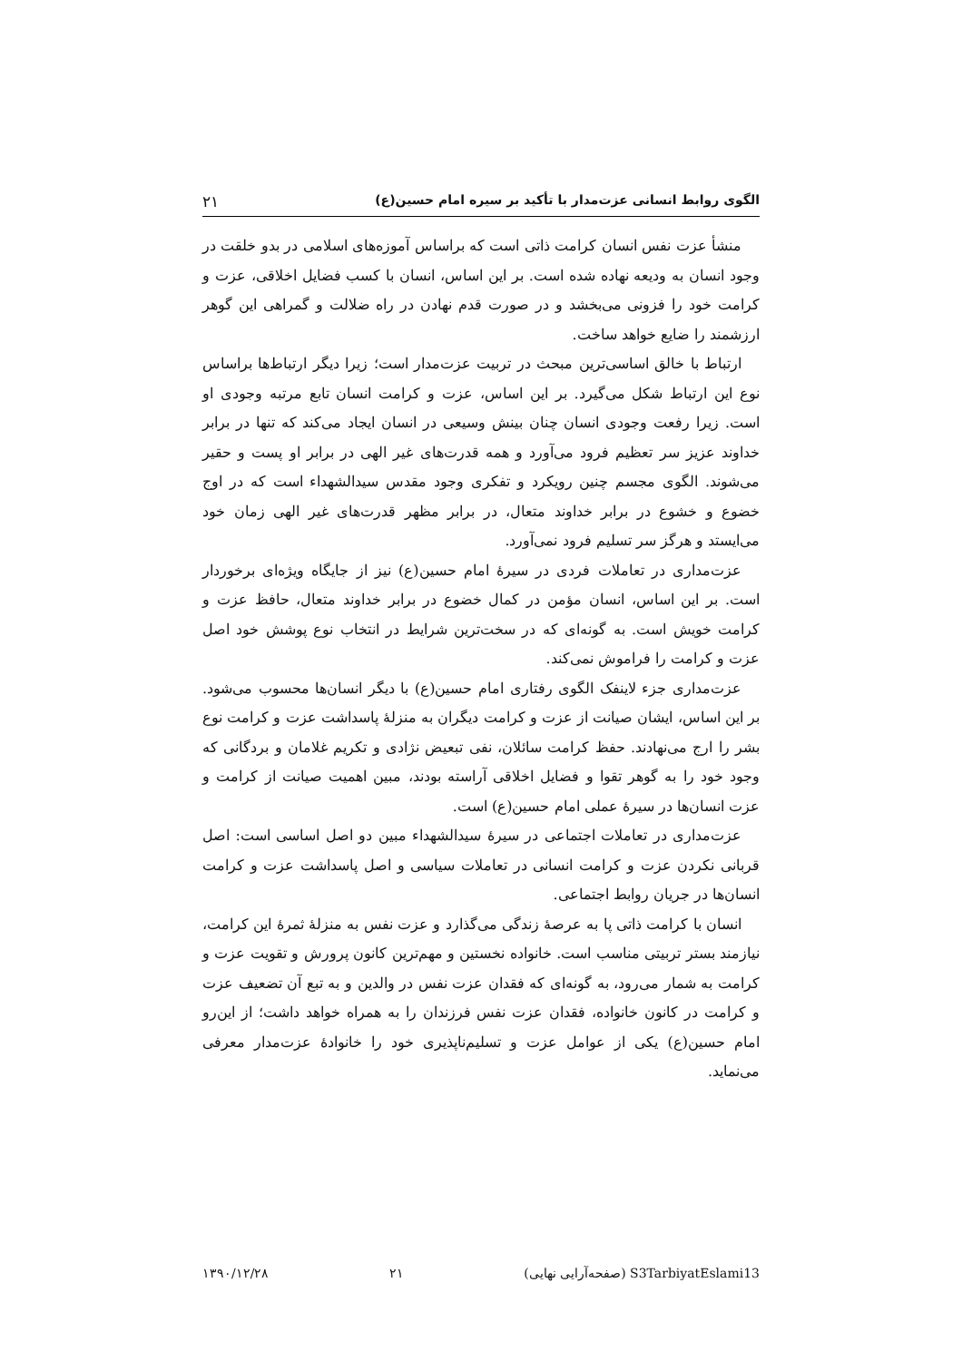الگوی روابط انسانی عزت‌مدار با تأکید بر سیره امام حسین(ع) ۲۱
منشأ عزت نفس انسان کرامت ذاتی است که براساس آموزه‌های اسلامی در بدو خلقت در وجود انسان به ودیعه نهاده شده است. بر این اساس، انسان با کسب فضایل اخلاقی، عزت و کرامت خود را فزونی می‌بخشد و در صورت قدم نهادن در راه ضلالت و گمراهی این گوهر ارزشمند را ضایع خواهد ساخت.
ارتباط با خالق اساسی‌ترین مبحث در تربیت عزت‌مدار است؛ زیرا دیگر ارتباط‌ها براساس نوع این ارتباط شکل می‌گیرد. بر این اساس، عزت و کرامت انسان تابع مرتبه وجودی او است. زیرا رفعت وجودی انسان چنان بینش وسیعی در انسان ایجاد می‌کند که تنها در برابر خداوند عزیز سر تعظیم فرود می‌آورد و همه قدرت‌های غیر الهی در برابر او پست و حقیر می‌شوند. الگوی مجسم چنین رویکرد و تفکری وجود مقدس سیدالشهداء است که در اوج خضوع و خشوع در برابر خداوند متعال، در برابر مظهر قدرت‌های غیر الهی زمان خود می‌ایستد و هرگز سر تسلیم فرود نمی‌آورد.
عزت‌مداری در تعاملات فردی در سیرهٔ امام حسین(ع) نیز از جایگاه ویژه‌ای برخوردار است. بر این اساس، انسان مؤمن در کمال خضوع در برابر خداوند متعال، حافظ عزت و کرامت خویش است. به گونه‌ای که در سخت‌ترین شرایط در انتخاب نوع پوشش خود اصل عزت و کرامت را فراموش نمی‌کند.
عزت‌مداری جزء لاینفک الگوی رفتاری امام حسین(ع) با دیگر انسان‌ها محسوب می‌شود. بر این اساس، ایشان صیانت از عزت و کرامت دیگران به منزلهٔ پاسداشت عزت و کرامت نوع بشر را ارج می‌نهادند. حفظ کرامت سائلان، نفی تبعیض نژادی و تکریم غلامان و بردگانی که وجود خود را به گوهر تقوا و فضایل اخلاقی آراسته بودند، مبین اهمیت صیانت از کرامت و عزت انسان‌ها در سیرهٔ عملی امام حسین(ع) است.
عزت‌مداری در تعاملات اجتماعی در سیرهٔ سیدالشهداء مبین دو اصل اساسی است: اصل قربانی نکردن عزت و کرامت انسانی در تعاملات سیاسی و اصل پاسداشت عزت و کرامت انسان‌ها در جریان روابط اجتماعی.
انسان با کرامت ذاتی پا به عرصهٔ زندگی می‌گذارد و عزت نفس به منزلهٔ ثمرهٔ این کرامت، نیازمند بستر تربیتی مناسب است. خانواده نخستین و مهم‌ترین کانون پرورش و تقویت عزت و کرامت به شمار می‌رود، به گونه‌ای که فقدان عزت نفس در والدین و به تبع آن تضعیف عزت و کرامت در کانون خانواده، فقدان عزت نفس فرزندان را به همراه خواهد داشت؛ از این‌رو امام حسین(ع) یکی از عوامل عزت و تسلیم‌ناپذیری خود را خانوادهٔ عزت‌مدار معرفی می‌نماید.
S3TarbiyatEslami13 (صفحه‌آرایی نهایی) ۲۱ ۱۳۹۰/۱۲/۲۸